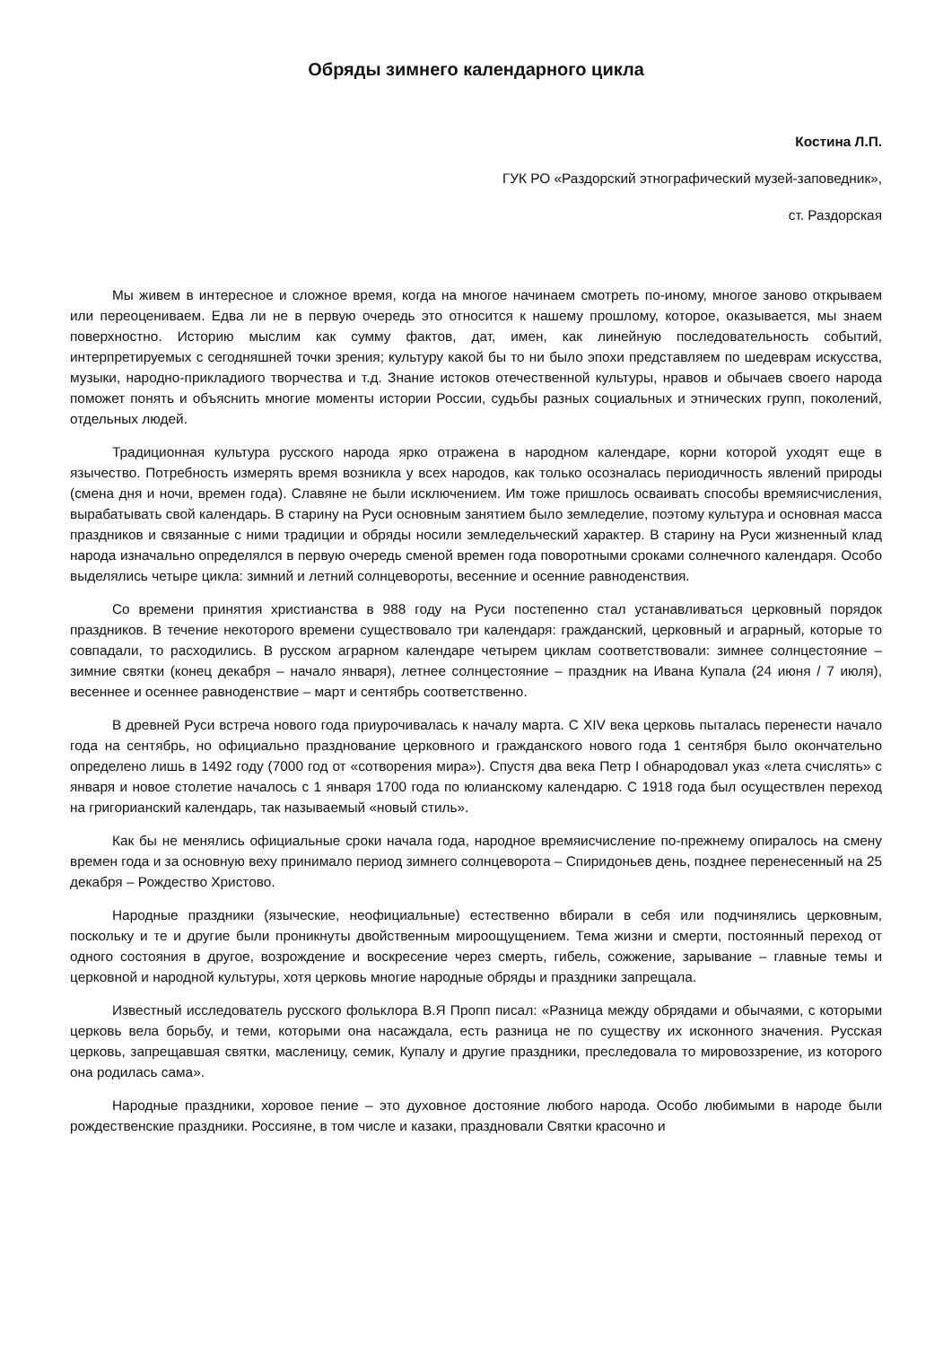Обряды зимнего календарного цикла
Костина Л.П.
ГУК РО «Раздорский этнографический музей-заповедник»,
ст. Раздорская
Мы живем в интересное и сложное время, когда на многое начинаем смотреть по-иному, многое заново открываем или переоцениваем. Едва ли не в первую очередь это относится к нашему прошлому, которое, оказывается, мы знаем поверхностно. Историю мыслим как сумму фактов, дат, имен, как линейную последовательность событий, интерпретируемых с сегодняшней точки зрения; культуру какой бы то ни было эпохи представляем по шедеврам искусства, музыки, народно-прикладиого творчества и т.д. Знание истоков отечественной культуры, нравов и обычаев своего народа поможет понять и объяснить многие моменты истории России, судьбы разных социальных и этнических групп, поколений, отдельных людей.
Традиционная культура русского народа ярко отражена в народном календаре, корни которой уходят еще в язычество. Потребность измерять время возникла у всех народов, как только осозналась периодичность явлений природы (смена дня и ночи, времен года). Славяне не были исключением. Им тоже пришлось осваивать способы времяисчисления, вырабатывать свой календарь. В старину на Руси основным занятием было земледелие, поэтому культура и основная масса праздников и связанные с ними традиции и обряды носили земледельческий характер. В старину на Руси жизненный клад народа изначально определялся в первую очередь сменой времен года поворотными сроками солнечного календаря. Особо выделялись четыре цикла: зимний и летний солнцевороты, весенние и осенние равноденствия.
Со времени принятия христианства в 988 году на Руси постепенно стал устанавливаться церковный порядок праздников. В течение некоторого времени существовало три календаря: гражданский, церковный и аграрный, которые то совпадали, то расходились. В русском аграрном календаре четырем циклам соответствовали: зимнее солнцестояние – зимние святки (конец декабря – начало января), летнее солнцестояние – праздник на Ивана Купала (24 июня / 7 июля), весеннее и осеннее равноденствие – март и сентябрь соответственно.
В древней Руси встреча нового года приурочивалась к началу марта. С XIV века церковь пыталась перенести начало года на сентябрь, но официально празднование церковного и гражданского нового года 1 сентября было окончательно определено лишь в 1492 году (7000 год от «сотворения мира»). Спустя два века Петр I обнародовал указ «лета счислять» с января и новое столетие началось с 1 января 1700 года по юлианскому календарю. С 1918 года был осуществлен переход на григорианский календарь, так называемый «новый стиль».
Как бы не менялись официальные сроки начала года, народное времяисчисление по-прежнему опиралось на смену времен года и за основную веху принимало период зимнего солнцеворота – Спиридоньев день, позднее перенесенный на 25 декабря – Рождество Христово.
Народные праздники (языческие, неофициальные) естественно вбирали в себя или подчинялись церковным, поскольку и те и другие были проникнуты двойственным мироощущением. Тема жизни и смерти, постоянный переход от одного состояния в другое, возрождение и воскресение через смерть, гибель, сожжение, зарывание – главные темы и церковной и народной культуры, хотя церковь многие народные обряды и праздники запрещала.
Известный исследователь русского фольклора В.Я Пропп писал: «Разница между обрядами и обычаями, с которыми церковь вела борьбу, и теми, которыми она насаждала, есть разница не по существу их исконного значения. Русская церковь, запрещавшая святки, масленицу, семик, Купалу и другие праздники, преследовала то мировоззрение, из которого она родилась сама».
Народные праздники, хоровое пение – это духовное достояние любого народа. Особо любимыми в народе были рождественские праздники. Россияне, в том числе и казаки, праздновали Святки красочно и